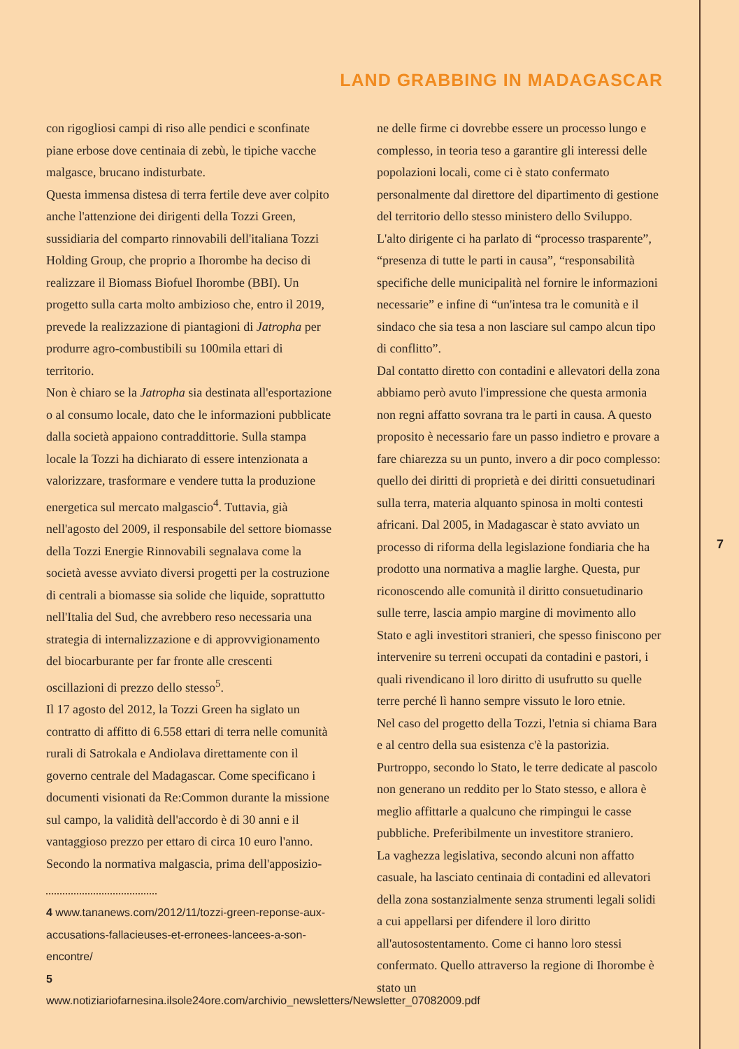LAND GRABBING IN MADAGASCAR
con rigogliosi campi di riso alle pendici e sconfinate piane erbose dove centinaia di zebù, le tipiche vacche malgasce, brucano indisturbate.
Questa immensa distesa di terra fertile deve aver colpito anche l'attenzione dei dirigenti della Tozzi Green, sussidiaria del comparto rinnovabili dell'italiana Tozzi Holding Group, che proprio a Ihorombe ha deciso di realizzare il Biomass Biofuel Ihorombe (BBI). Un progetto sulla carta molto ambizioso che, entro il 2019, prevede la realizzazione di piantagioni di Jatropha per produrre agro-combustibili su 100mila ettari di territorio.
Non è chiaro se la Jatropha sia destinata all'esportazione o al consumo locale, dato che le informazioni pubblicate dalla società appaiono contraddittorie. Sulla stampa locale la Tozzi ha dichiarato di essere intenzionata a valorizzare, trasformare e vendere tutta la produzione energetica sul mercato malgascio<sup>4</sup>. Tuttavia, già nell'agosto del 2009, il responsabile del settore biomasse della Tozzi Energie Rinnovabili segnalava come la società avesse avviato diversi progetti per la costruzione di centrali a biomasse sia solide che liquide, soprattutto nell'Italia del Sud, che avrebbero reso necessaria una strategia di internalizzazione e di approvvigionamento del biocarburante per far fronte alle crescenti oscillazioni di prezzo dello stesso<sup>5</sup>.
Il 17 agosto del 2012, la Tozzi Green ha siglato un contratto di affitto di 6.558 ettari di terra nelle comunità rurali di Satrokala e Andiolava direttamente con il governo centrale del Madagascar. Come specificano i documenti visionati da Re:Common durante la missione sul campo, la validità dell'accordo è di 30 anni e il vantaggioso prezzo per ettaro di circa 10 euro l'anno. Secondo la normativa malgascia, prima dell'apposizio-
4 www.tananews.com/2012/11/tozzi-green-reponse-aux-accusations-fallacieuses-et-erronees-lancees-a-son-encontre/
5 www.notiziariofarnesina.ilsole24ore.com/archivio_newsletters/Newsletter_07082009.pdf
ne delle firme ci dovrebbe essere un processo lungo e complesso, in teoria teso a garantire gli interessi delle popolazioni locali, come ci è stato confermato personalmente dal direttore del dipartimento di gestione del territorio dello stesso ministero dello Sviluppo. L'alto dirigente ci ha parlato di “processo trasparente”, “presenza di tutte le parti in causa”, “responsabilità specifiche delle municipalità nel fornire le informazioni necessarie” e infine di “un'intesa tra le comunità e il sindaco che sia tesa a non lasciare sul campo alcun tipo di conflitto”.
Dal contatto diretto con contadini e allevatori della zona abbiamo però avuto l'impressione che questa armonia non regni affatto sovrana tra le parti in causa. A questo proposito è necessario fare un passo indietro e provare a fare chiarezza su un punto, invero a dir poco complesso: quello dei diritti di proprietà e dei diritti consuetudinari sulla terra, materia alquanto spinosa in molti contesti africani. Dal 2005, in Madagascar è stato avviato un processo di riforma della legislazione fondiaria che ha prodotto una normativa a maglie larghe. Questa, pur riconoscendo alle comunità il diritto consuetudinario sulle terre, lascia ampio margine di movimento allo Stato e agli investitori stranieri, che spesso finiscono per intervenire su terreni occupati da contadini e pastori, i quali rivendicano il loro diritto di usufrutto su quelle terre perché lì hanno sempre vissuto le loro etnie.
Nel caso del progetto della Tozzi, l'etnia si chiama Bara e al centro della sua esistenza c'è la pastorizia. Purtroppo, secondo lo Stato, le terre dedicate al pascolo non generano un reddito per lo Stato stesso, e allora è meglio affittarle a qualcuno che rimpingui le casse pubbliche. Preferibilmente un investitore straniero.
La vaghezza legislativa, secondo alcuni non affatto casuale, ha lasciato centinaia di contadini ed allevatori della zona sostanzialmente senza strumenti legali solidi a cui appellarsi per difendere il loro diritto all'autosostentamento. Come ci hanno loro stessi confermato. Quello attraverso la regione di Ihorombe è stato un
7